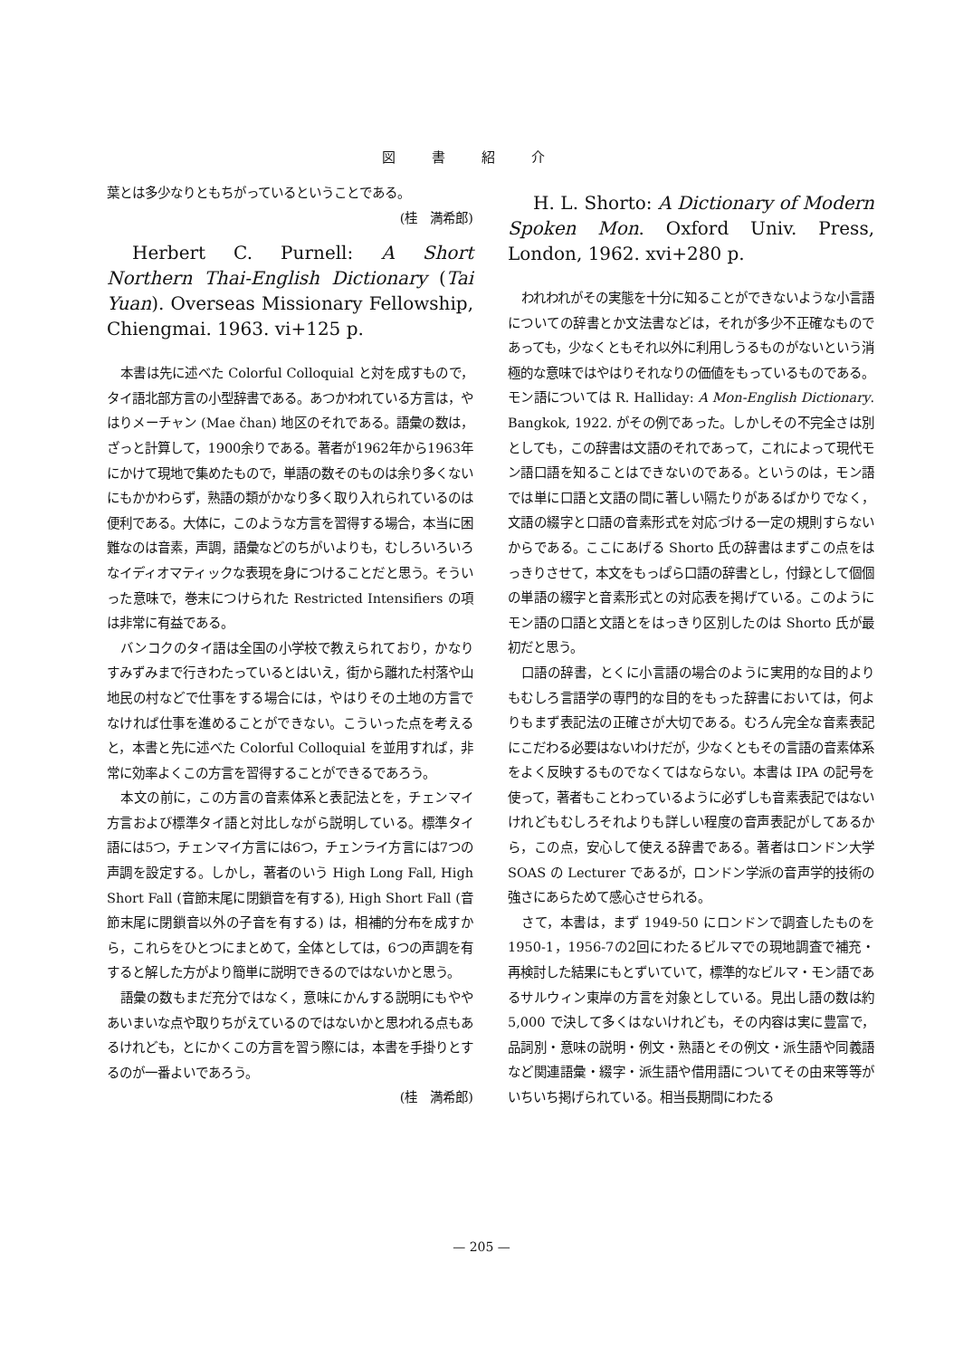図書紹介
葉とは多少なりともちがっているということである。
(桂　満希郎)
Herbert C. Purnell: A Short Northern Thai-English Dictionary (Tai Yuan). Overseas Missionary Fellowship, Chiengmai. 1963. vi+125 p.
本書は先に述べた Colorful Colloquial と対を成すもので，タイ語北部方言の小型辞書である。あつかわれている方言は，やはりメーチャン (Mae čhan) 地区のそれである。語彙の数は，ざっと計算して，1900余りである。著者が1962年から1963年にかけて現地で集めたもので，単語の数そのものは余り多くないにもかかわらず，熟語の類がかなり多く取り入れられているのは便利である。大体に，このような方言を習得する場合，本当に困難なのは音素，声調，語彙などのちがいよりも，むしろいろいろなイディオマティックな表現を身につけることだと思う。そういった意味で，巻末につけられた Restricted Intensifiers の項は非常に有益である。
バンコクのタイ語は全国の小学校で教えられており，かなりすみずみまで行きわたっているとはいえ，街から離れた村落や山地民の村などで仕事をする場合には，やはりその土地の方言でなければ仕事を進めることができない。こういった点を考えると，本書と先に述べた Colorful Colloquial を並用すれば，非常に効率よくこの方言を習得することができるであろう。
本文の前に，この方言の音素体系と表記法とを，チェンマイ方言および標準タイ語と対比しながら説明している。標準タイ語には5つ，チェンマイ方言には6つ，チェンライ方言には7つの声調を設定する。しかし，著者のいう High Long Fall, High Short Fall (音節末尾に閉鎖音を有する), High Short Fall (音節末尾に閉鎖音以外の子音を有する) は，相補的分布を成すから，これらをひとつにまとめて，全体としては，6つの声調を有すると解した方がより簡単に説明できるのではないかと思う。
語彙の数もまだ充分ではなく，意味にかんする説明にもややあいまいな点や取りちがえているのではないかと思われる点もあるけれども，とにかくこの方言を習う際には，本書を手掛りとするのが一番よいであろう。
(桂　満希郎)
H. L. Shorto: A Dictionary of Modern Spoken Mon. Oxford Univ. Press, London, 1962. xvi+280 p.
われわれがその実態を十分に知ることができないような小言語についての辞書とか文法書などは，それが多少不正確なものであっても，少なくともそれ以外に利用しうるものがないという消極的な意味ではやはりそれなりの価値をもっているものである。モン語については R. Halliday: A Mon-English Dictionary. Bangkok, 1922. がその例であった。しかしその不完全さは別としても，この辞書は文語のそれであって，これによって現代モン語口語を知ることはできないのである。というのは，モン語では単に口語と文語の間に著しい隔たりがあるばかりでなく，文語の綴字と口語の音素形式を対応づける一定の規則すらないからである。ここにあげる Shorto 氏の辞書はまずこの点をはっきりさせて，本文をもっぱら口語の辞書とし，付録として個個の単語の綴字と音素形式との対応表を掲げている。このようにモン語の口語と文語とをはっきり区別したのは Shorto 氏が最初だと思う。
口語の辞書，とくに小言語の場合のように実用的な目的よりもむしろ言語学の専門的な目的をもった辞書においては，何よりもまず表記法の正確さが大切である。むろん完全な音素表記にこだわる必要はないわけだが，少なくともその言語の音素体系をよく反映するものでなくてはならない。本書は IPA の記号を使って，著者もことわっているように必ずしも音素表記ではないけれどもむしろそれよりも詳しい程度の音声表記がしてあるから，この点，安心して使える辞書である。著者はロンドン大学 SOAS の Lecturer であるが，ロンドン学派の音声学的技術の強さにあらためて感心させられる。
さて，本書は，まず 1949-50 にロンドンで調査したものを1950-1，1956-7の2回にわたるビルマでの現地調査で補充・再検討した結果にもとずいていて，標準的なビルマ・モン語であるサルウィン東岸の方言を対象としている。見出し語の数は約 5,000 で決して多くはないけれども，その内容は実に豊富で，品詞別・意味の説明・例文・熟語とその例文・派生語や同義語など関連語彙・綴字・派生語や借用語についてその由来等等がいちいち掲げられている。相当長期間にわたる
— 205 —